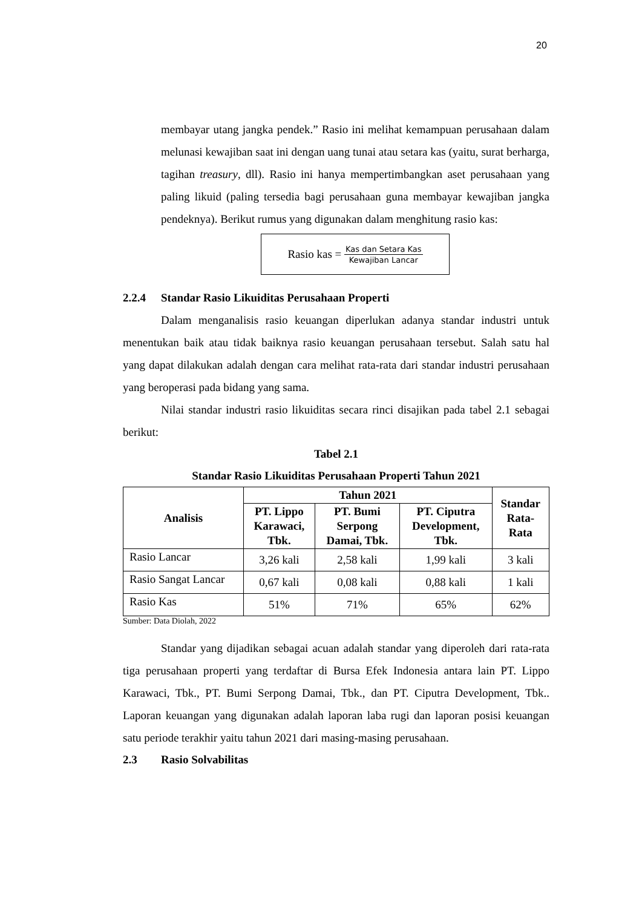20
membayar utang jangka pendek.” Rasio ini melihat kemampuan perusahaan dalam melunasi kewajiban saat ini dengan uang tunai atau setara kas (yaitu, surat berharga, tagihan treasury, dll). Rasio ini hanya mempertimbangkan aset perusahaan yang paling likuid (paling tersedia bagi perusahaan guna membayar kewajiban jangka pendeknya). Berikut rumus yang digunakan dalam menghitung rasio kas:
Rasio kas = Kas dan Setara Kas Kewajiban Lancar
2.2.4 Standar Rasio Likuiditas Perusahaan Properti
Dalam menganalisis rasio keuangan diperlukan adanya standar industri untuk menentukan baik atau tidak baiknya rasio keuangan perusahaan tersebut. Salah satu hal yang dapat dilakukan adalah dengan cara melihat rata-rata dari standar industri perusahaan yang beroperasi pada bidang yang sama.
Nilai standar industri rasio likuiditas secara rinci disajikan pada tabel 2.1 sebagai berikut:
Tabel 2.1
Standar Rasio Likuiditas Perusahaan Properti Tahun 2021
| Analisis | Tahun 2021 | | | Standar Rata- Rata |
| --- | --- | --- | --- | --- |
| | PT. Lippo Karawaci, Tbk. | PT. Bumi Serpong Damai, Tbk. | PT. Ciputra Development, Tbk. | |
| Rasio Lancar | 3,26 kali | 2,58 kali | 1,99 kali | 3 kali |
| Rasio Sangat Lancar | 0,67 kali | 0,08 kali | 0,88 kali | 1 kali |
| Rasio Kas | 51% | 71% | 65% | 62% |
Sumber: Data Diolah, 2022
Standar yang dijadikan sebagai acuan adalah standar yang diperoleh dari rata-rata tiga perusahaan properti yang terdaftar di Bursa Efek Indonesia antara lain PT. Lippo Karawaci, Tbk., PT. Bumi Serpong Damai, Tbk., dan PT. Ciputra Development, Tbk.. Laporan keuangan yang digunakan adalah laporan laba rugi dan laporan posisi keuangan satu periode terakhir yaitu tahun 2021 dari masing-masing perusahaan.
2.3 Rasio Solvabilitas